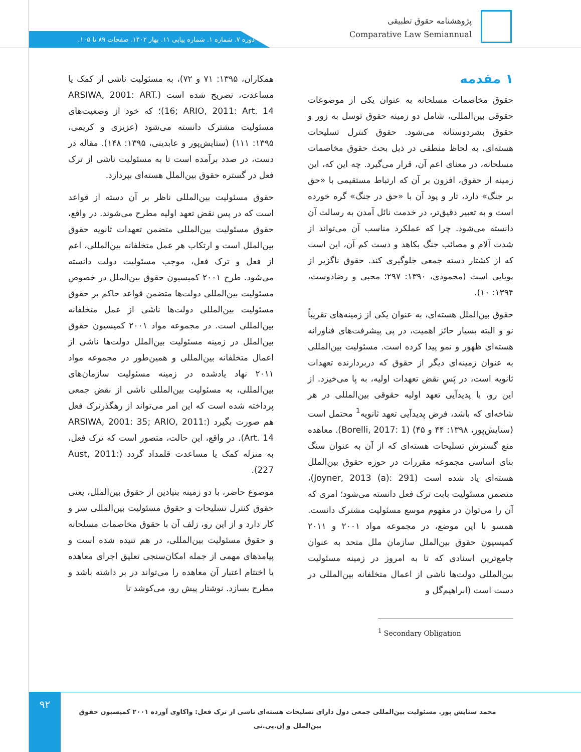پژوهشنامه حقوق تطبیقی
Comparative Law Semiannual
دوره ۷. شماره ۱. شماره پیاپی ۱۱. بهار ۱۴۰۲. صفحات ۸۹ تا ۱۰۵.
۱ مقدمه
حقوق مخاصمات مسلحانه به عنوان یکی از موضوعات حقوقی بین‌المللی، شامل دو زمینه حقوق توسل به زور و حقوق بشردوستانه می‌شود. حقوق کنترل تسلیحات هسته‌ای، به لحاظ منطقی در ذیل بحث حقوق مخاصمات مسلحانه، در معنای اعم آن، قرار می‌گیرد. چه این که، این زمینه از حقوق، افزون بر آن که ارتباط مستقیمی با «حق بر جنگ» دارد، تار و پود آن با «حق در جنگ» گره خورده است و به تعبیر دقیق‌تر، در خدمت نائل آمدن به رسالت آن دانسته می‌شود. چرا که عملکرد مناسب آن می‌تواند از شدت آلام و مصائب جنگ بکاهد و دست کم آن، این است که از کشتار دسته جمعی جلوگیری کند. حقوق ناگزیر از پویایی است (محمودی، ۱۳۹۰: ۲۹۷؛ محبی و رضادوست، ۱۳۹۴: ۱۰).
حقوق بین‌الملل هسته‌ای، به عنوان یکی از زمینه‌های تقریباً نو و البته بسیار حائز اهمیت، در پی پیشرفت‌های فناورانه هسته‌ای ظهور و نمو پیدا کرده است. مسئولیت بین‌المللی به عنوان زمینه‌ای دیگر از حقوق که دربردارنده تعهدات ثانویه است، در پَسِ نقض تعهدات اولیه، به پا می‌خیزد. از این رو، با پدیدآیی تعهد اولیه حقوقی بین‌المللی در هر شاخه‌ای که باشد، فرض پدیدآیی تعهد ثانویه<sup>1</sup> محتمل است (ستایش‌پور، ۱۳۹۸: ۴۴ و ۴۵) (Borelli, 2017: 1). معاهده منع گسترش تسلیحات هسته‌ای که از آن به عنوان سنگ بنای اساسی مجموعه مقررات در حوزه حقوق بین‌الملل هسته‌ای یاد شده است (Joyner, 2013 (a): 291)، متضمن مسئولیت بابت ترک فعل دانسته می‌شود؛ امری که آن را می‌توان در مفهوم موسع مسئولیت مشترک دانست. همسو با این موضع، در مجموعه مواد ۲۰۰۱ و ۲۰۱۱ کمیسیون حقوق بین‌الملل سازمان ملل متحد به عنوان جامع‌ترین اسنادی که تا به امروز در زمینه مسئولیت بین‌المللی دولت‌ها ناشی از اعمال متخلفانه بین‌المللی در دست است (ابراهیم‌گل و
<sup>1</sup> Secondary Obligation
همکاران، ۱۳۹۵: ۷۱ و ۷۲)، به مسئولیت ناشی از کمک یا مساعدت، تصریح شده است (ARSIWA, 2001: ART. 16; ARIO, 2011: Art. 14)؛ که خود از وضعیت‌های مسئولیت مشترک دانسته می‌شود (عزیزی و کریمی، ۱۳۹۵: ۱۱۱) (ستایش‌پور و عابدینی، ۱۳۹۵: ۱۴۸). مقاله در دست، در صدد برآمده است تا به مسئولیت ناشی از ترک فعل در گستره حقوق بین‌الملل هسته‌ای بپردازد.
حقوق مسئولیت بین‌المللی ناظر بر آن دسته از قواعد است که در پس نقض تعهد اولیه مطرح می‌شوند. در واقع، حقوق مسئولیت بین‌المللی متضمن تعهدات ثانویه حقوق بین‌الملل است و ارتکاب هر عمل متخلفانه بین‌المللی، اعم از فعل و ترک فعل، موجب مسئولیت دولت دانسته می‌شود. طرح ۲۰۰۱ کمیسیون حقوق بین‌الملل در خصوص مسئولیت بین‌المللی دولت‌ها متضمن قواعد حاکم بر حقوق مسئولیت بین‌المللی دولت‌ها ناشی از عمل متخلفانه بین‌المللی است. در مجموعه مواد ۲۰۰۱ کمیسیون حقوق بین‌الملل در زمینه مسئولیت بین‌الملل دولت‌ها ناشی از اعمال متخلفانه بین‌المللی و همین‌طور در مجموعه مواد ۲۰۱۱ نهاد یادشده در زمینه مسئولیت سازمان‌های بین‌المللی، به مسئولیت بین‌المللی ناشی از نقض جمعی پرداخته شده است که این امر می‌تواند از رهگذرترک فعل هم صورت بگیرد (ARSIWA, 2001: 35; ARIO, 2011: Art. 14). در واقع، این حالت، متصور است که ترک فعل، به منزله کمک یا مساعدت قلمداد گردد (Aust, 2011: 227).
موضوع حاضر، با دو زمینه بنیادین از حقوق بین‌الملل، یعنی حقوق کنترل تسلیحات و حقوق مسئولیت بین‌المللی سر و کار دارد و از این رو، زلف آن با حقوق مخاصمات مسلحانه و حقوق مسئولیت بین‌المللی، در هم تنیده شده است و پیامدهای مهمی از جمله امکان‌سنجی تعلیق اجرای معاهده یا اختتام اعتبار آن معاهده را می‌تواند در بر داشته باشد و مطرح بسازد. نوشتار پیش رو، می‌کوشد تا
۹۲
محمد ستایش پور. مسئولیت بین‌المللی جمعی دول دارای تسلیحات هسته‌ای ناشی از ترک فعل: واکاوی آورده ۲۰۰۱ کمیسیون حقوق بین‌الملل و اِن.پی.تی